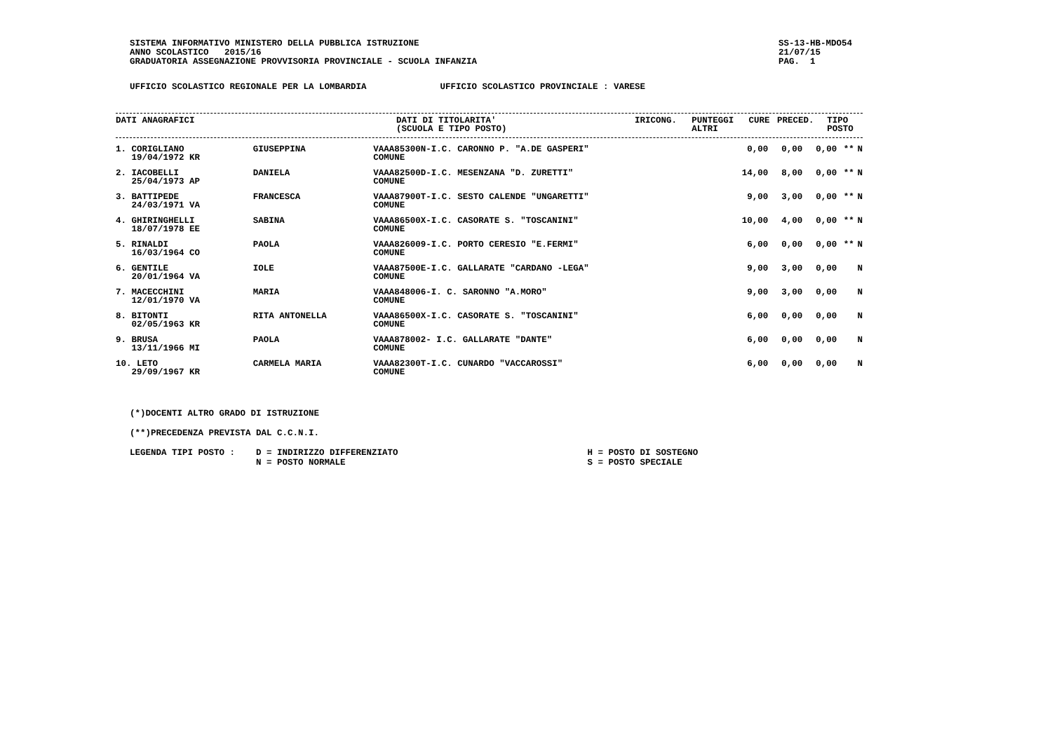SISTEMA INFORMATIVO MINISTERO DELLA PUBBLICA ISTRUZIONE
ANNO SCOLASTICO   2015/16
GRADUATORIA ASSEGNAZIONE PROVVISORIA PROVINCIALE - SCUOLA INFANZIA
SS-13-HB-MDO54
21/07/15
PAG.  1
UFFICIO SCOLASTICO REGIONALE PER LA LOMBARDIA              UFFICIO SCOLASTICO PROVINCIALE : VARESE
| DATI ANAGRAFICI | DATI DI TITOLARITA' (SCUOLA E TIPO POSTO) | IRICONG. | PUNTEGGI ALTRI | CURE | PRECED. | TIPO POSTO |
| --- | --- | --- | --- | --- | --- | --- |
| 1. CORIGLIANO 19/04/1972 KR | GIUSEPPINA | VAAA85300N-I.C. CARONNO P. "A.DE GASPERI" COMUNE | 0,00 | 0,00 | 0,00 | ** | N |
| 2. IACOBELLI 25/04/1973 AP | DANIELA | VAAA82500D-I.C. MESENZANA "D. ZURETTI" COMUNE | 14,00 | 8,00 | 0,00 | ** | N |
| 3. BATTIPEDE 24/03/1971 VA | FRANCESCA | VAAA87900T-I.C. SESTO CALENDE "UNGARETTI" COMUNE | 9,00 | 3,00 | 0,00 | ** | N |
| 4. GHIRINGHELLI 18/07/1978 EE | SABINA | VAAA86500X-I.C. CASORATE S. "TOSCANINI" COMUNE | 10,00 | 4,00 | 0,00 | ** | N |
| 5. RINALDI 16/03/1964 CO | PAOLA | VAAA826009-I.C. PORTO CERESIO "E.FERMI" COMUNE | 6,00 | 0,00 | 0,00 | ** | N |
| 6. GENTILE 20/01/1964 VA | IOLE | VAAA87500E-I.C. GALLARATE "CARDANO -LEGA" COMUNE | 9,00 | 3,00 | 0,00 | | N |
| 7. MACECCHINI 12/01/1970 VA | MARIA | VAAA848006-I. C. SARONNO "A.MORO" COMUNE | 9,00 | 3,00 | 0,00 | | N |
| 8. BITONTI 02/05/1963 KR | RITA ANTONELLA | VAAA86500X-I.C. CASORATE S. "TOSCANINI" COMUNE | 6,00 | 0,00 | 0,00 | | N |
| 9. BRUSA 13/11/1966 MI | PAOLA | VAAA878002- I.C. GALLARATE "DANTE" COMUNE | 6,00 | 0,00 | 0,00 | | N |
| 10. LETO 29/09/1967 KR | CARMELA MARIA | VAAA82300T-I.C. CUNARDO "VACCAROSSI" COMUNE | 6,00 | 0,00 | 0,00 | | N |
(*)DOCENTI ALTRO GRADO DI ISTRUZIONE

(**)PRECEDENZA PREVISTA DAL C.C.N.I.

LEGENDA TIPI POSTO :    D = INDIRIZZO DIFFERENZIATO                                    H = POSTO DI SOSTEGNO
                        N = POSTO NORMALE                                              S = POSTO SPECIALE